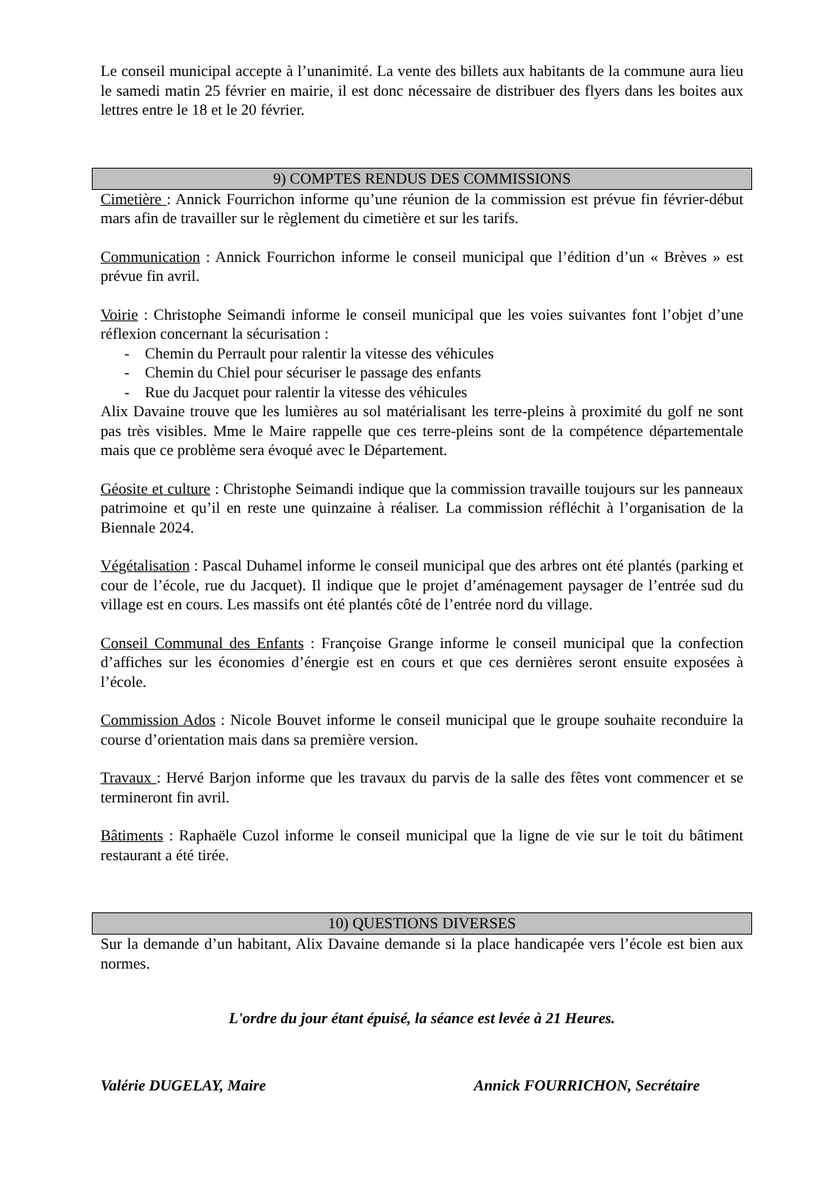Le conseil municipal accepte à l’unanimité. La vente des billets aux habitants de la commune aura lieu le samedi matin 25 février en mairie, il est donc nécessaire de distribuer des flyers dans les boites aux lettres entre le 18 et le 20 février.
9) COMPTES RENDUS DES COMMISSIONS
Cimetière : Annick Fourrichon informe qu’une réunion de la commission est prévue fin février-début mars afin de travailler sur le règlement du cimetière et sur les tarifs.
Communication : Annick Fourrichon informe le conseil municipal que l’édition d’un « Brèves » est prévue fin avril.
Voirie : Christophe Seimandi informe le conseil municipal que les voies suivantes font l’objet d’une réflexion concernant la sécurisation :
- Chemin du Perrault pour ralentir la vitesse des véhicules
- Chemin du Chiel pour sécuriser le passage des enfants
- Rue du Jacquet pour ralentir la vitesse des véhicules
Alix Davaine trouve que les lumières au sol matérialisant les terre-pleins à proximité du golf ne sont pas très visibles. Mme le Maire rappelle que ces terre-pleins sont de la compétence départementale mais que ce problème sera évoqué avec le Département.
Géosite et culture : Christophe Seimandi indique que la commission travaille toujours sur les panneaux patrimoine et qu’il en reste une quinzaine à réaliser. La commission réfléchit à l’organisation de la Biennale 2024.
Végétalisation : Pascal Duhamel informe le conseil municipal que des arbres ont été plantés (parking et cour de l’école, rue du Jacquet). Il indique que le projet d’aménagement paysager de l’entrée sud du village est en cours. Les massifs ont été plantés côté de l’entrée nord du village.
Conseil Communal des Enfants : Françoise Grange informe le conseil municipal que la confection d’affiches sur les économies d’énergie est en cours et que ces dernières seront ensuite exposées à l’école.
Commission Ados : Nicole Bouvet informe le conseil municipal que le groupe souhaite reconduire la course d’orientation mais dans sa première version.
Travaux : Hervé Barjon informe que les travaux du parvis de la salle des fêtes vont commencer et se termineront fin avril.
Bâtiments : Raphaële Cuzol informe le conseil municipal que la ligne de vie sur le toit du bâtiment restaurant a été tirée.
10) QUESTIONS DIVERSES
Sur la demande d’un habitant, Alix Davaine demande si la place handicapée vers l’école est bien aux normes.
L'ordre du jour étant épuisé, la séance est levée à 21 Heures.
Valérie DUGELAY, Maire Annick FOURRICHON, Secrétaire